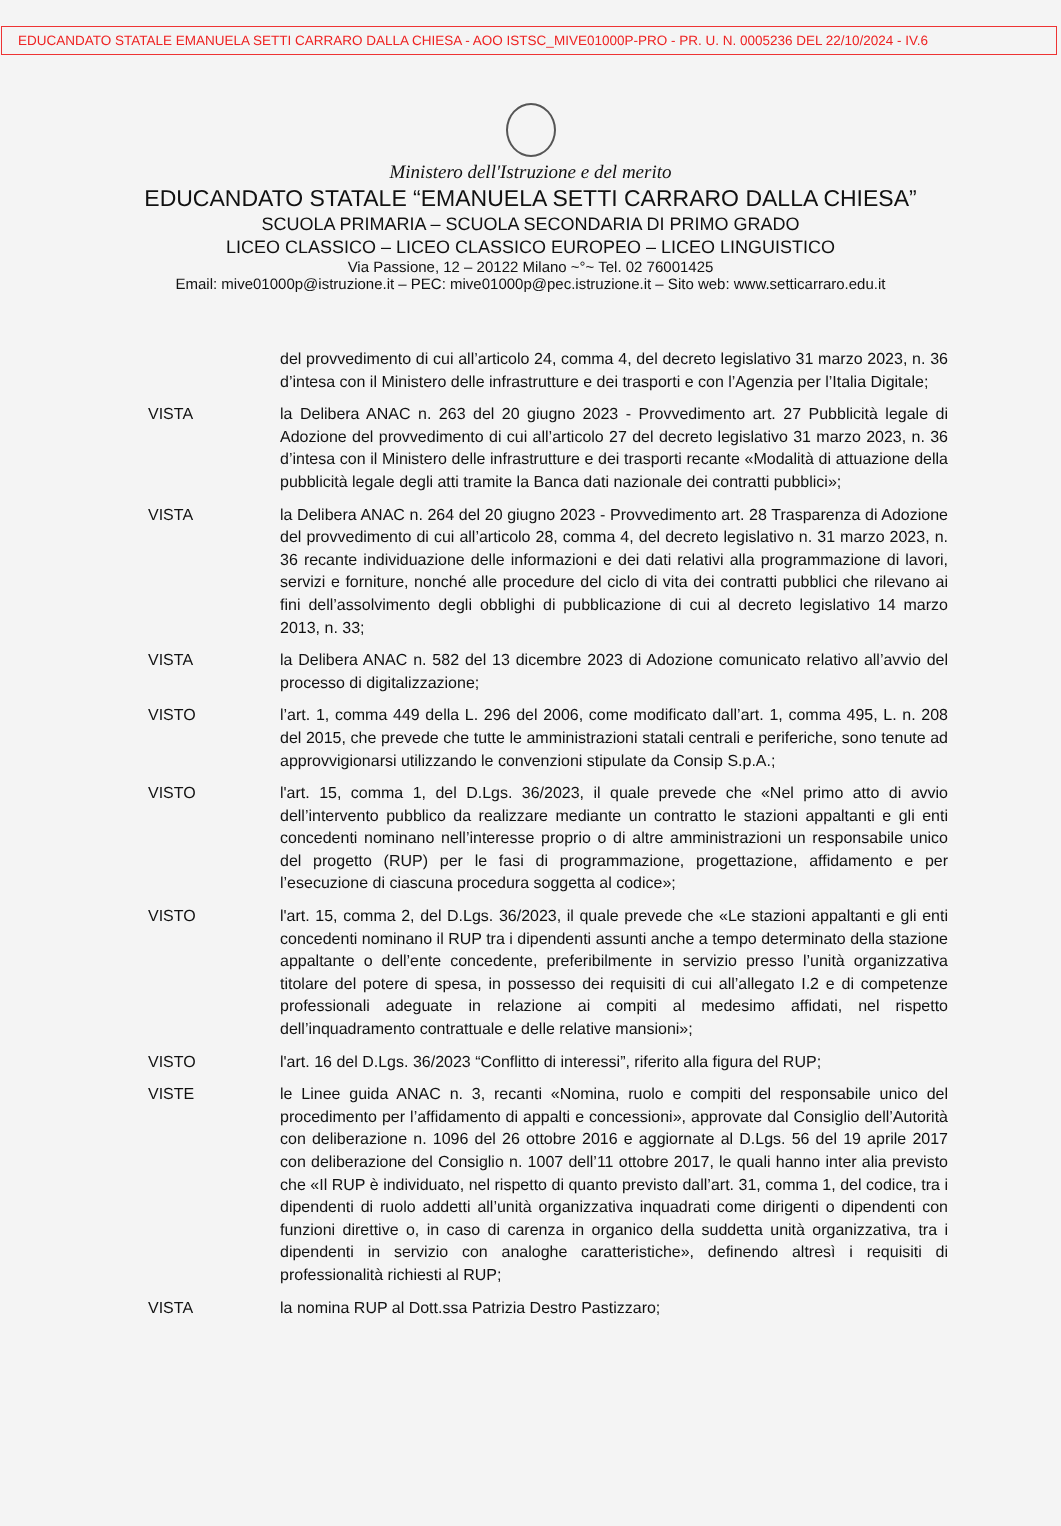EDUCANDATO STATALE EMANUELA SETTI CARRARO DALLA CHIESA - AOO ISTSC_MIVE01000P-PRO - PR. U. N. 0005236 DEL 22/10/2024 - IV.6
Ministero dell'Istruzione e del merito
EDUCANDATO STATALE “EMANUELA SETTI CARRARO DALLA CHIESA”
SCUOLA PRIMARIA – SCUOLA SECONDARIA DI PRIMO GRADO
LICEO CLASSICO – LICEO CLASSICO EUROPEO – LICEO LINGUISTICO
Via Passione, 12 – 20122 Milano ~°~ Tel. 02 76001425
Email: mive01000p@istruzione.it – PEC: mive01000p@pec.istruzione.it – Sito web: www.setticarraro.edu.it
del provvedimento di cui all’articolo 24, comma 4, del decreto legislativo 31 marzo 2023, n. 36 d’intesa con il Ministero delle infrastrutture e dei trasporti e con l’Agenzia per l’Italia Digitale;
VISTA la Delibera ANAC n. 263 del 20 giugno 2023 - Provvedimento art. 27 Pubblicità legale di Adozione del provvedimento di cui all’articolo 27 del decreto legislativo 31 marzo 2023, n. 36 d’intesa con il Ministero delle infrastrutture e dei trasporti recante «Modalità di attuazione della pubblicità legale degli atti tramite la Banca dati nazionale dei contratti pubblici»;
VISTA la Delibera ANAC n. 264 del 20 giugno 2023 - Provvedimento art. 28 Trasparenza di Adozione del provvedimento di cui all’articolo 28, comma 4, del decreto legislativo n. 31 marzo 2023, n. 36 recante individuazione delle informazioni e dei dati relativi alla programmazione di lavori, servizi e forniture, nonché alle procedure del ciclo di vita dei contratti pubblici che rilevano ai fini dell’assolvimento degli obblighi di pubblicazione di cui al decreto legislativo 14 marzo 2013, n. 33;
VISTA la Delibera ANAC n. 582 del 13 dicembre 2023 di Adozione comunicato relativo all’avvio del processo di digitalizzazione;
VISTO l’art. 1, comma 449 della L. 296 del 2006, come modificato dall’art. 1, comma 495, L. n. 208 del 2015, che prevede che tutte le amministrazioni statali centrali e periferiche, sono tenute ad approvvigionarsi utilizzando le convenzioni stipulate da Consip S.p.A.;
VISTO l'art. 15, comma 1, del D.Lgs. 36/2023, il quale prevede che «Nel primo atto di avvio dell’intervento pubblico da realizzare mediante un contratto le stazioni appaltanti e gli enti concedenti nominano nell’interesse proprio o di altre amministrazioni un responsabile unico del progetto (RUP) per le fasi di programmazione, progettazione, affidamento e per l’esecuzione di ciascuna procedura soggetta al codice»;
VISTO l'art. 15, comma 2, del D.Lgs. 36/2023, il quale prevede che «Le stazioni appaltanti e gli enti concedenti nominano il RUP tra i dipendenti assunti anche a tempo determinato della stazione appaltante o dell’ente concedente, preferibilmente in servizio presso l’unità organizzativa titolare del potere di spesa, in possesso dei requisiti di cui all’allegato I.2 e di competenze professionali adeguate in relazione ai compiti al medesimo affidati, nel rispetto dell’inquadramento contrattuale e delle relative mansioni»;
VISTO l'art. 16 del D.Lgs. 36/2023 “Conflitto di interessi”, riferito alla figura del RUP;
VISTE le Linee guida ANAC n. 3, recanti «Nomina, ruolo e compiti del responsabile unico del procedimento per l’affidamento di appalti e concessioni», approvate dal Consiglio dell’Autorità con deliberazione n. 1096 del 26 ottobre 2016 e aggiornate al D.Lgs. 56 del 19 aprile 2017 con deliberazione del Consiglio n. 1007 dell’11 ottobre 2017, le quali hanno inter alia previsto che «Il RUP è individuato, nel rispetto di quanto previsto dall’art. 31, comma 1, del codice, tra i dipendenti di ruolo addetti all’unità organizzativa inquadrati come dirigenti o dipendenti con funzioni direttive o, in caso di carenza in organico della suddetta unità organizzativa, tra i dipendenti in servizio con analoghe caratteristiche», definendo altresì i requisiti di professionalità richiesti al RUP;
VISTA la nomina RUP al Dott.ssa Patrizia Destro Pastizzaro;